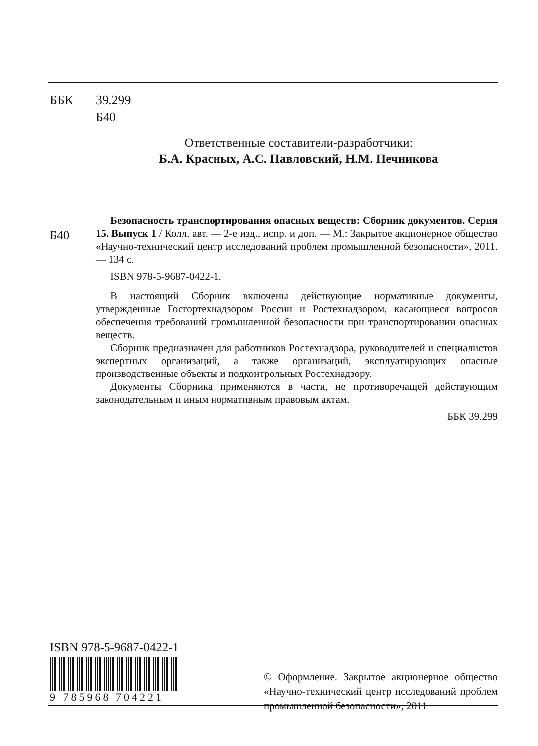ББК 39.299
Б40
Ответственные составители-разработчики:
Б.А. Красных, А.С. Павловский, Н.М. Печникова
Б40
Безопасность транспортирования опасных веществ: Сборник документов. Серия 15. Выпуск 1 / Колл. авт. — 2-е изд., испр. и доп. — М.: Закрытое акционерное общество «Научно-технический центр исследований проблем промышленной безопасности», 2011. — 134 с.
ISBN 978-5-9687-0422-1.
В настоящий Сборник включены действующие нормативные документы, утвержденные Госгортехнадзором России и Ростехнадзором, касающиеся вопросов обеспечения требований промышленной безопасности при транспортировании опасных веществ.
Сборник предназначен для работников Ростехнадзора, руководителей и специалистов экспертных организаций, а также организаций, эксплуатирующих опасные производственные объекты и подконтрольных Ростехнадзору.
Документы Сборника применяются в части, не противоречащей действующим законодательным и иным нормативным правовым актам.
ББК 39.299
ISBN 978-5-9687-0422-1
9 785968 704221
© Оформление. Закрытое акционерное общество «Научно-технический центр исследований проблем промышленной безопасности», 2011